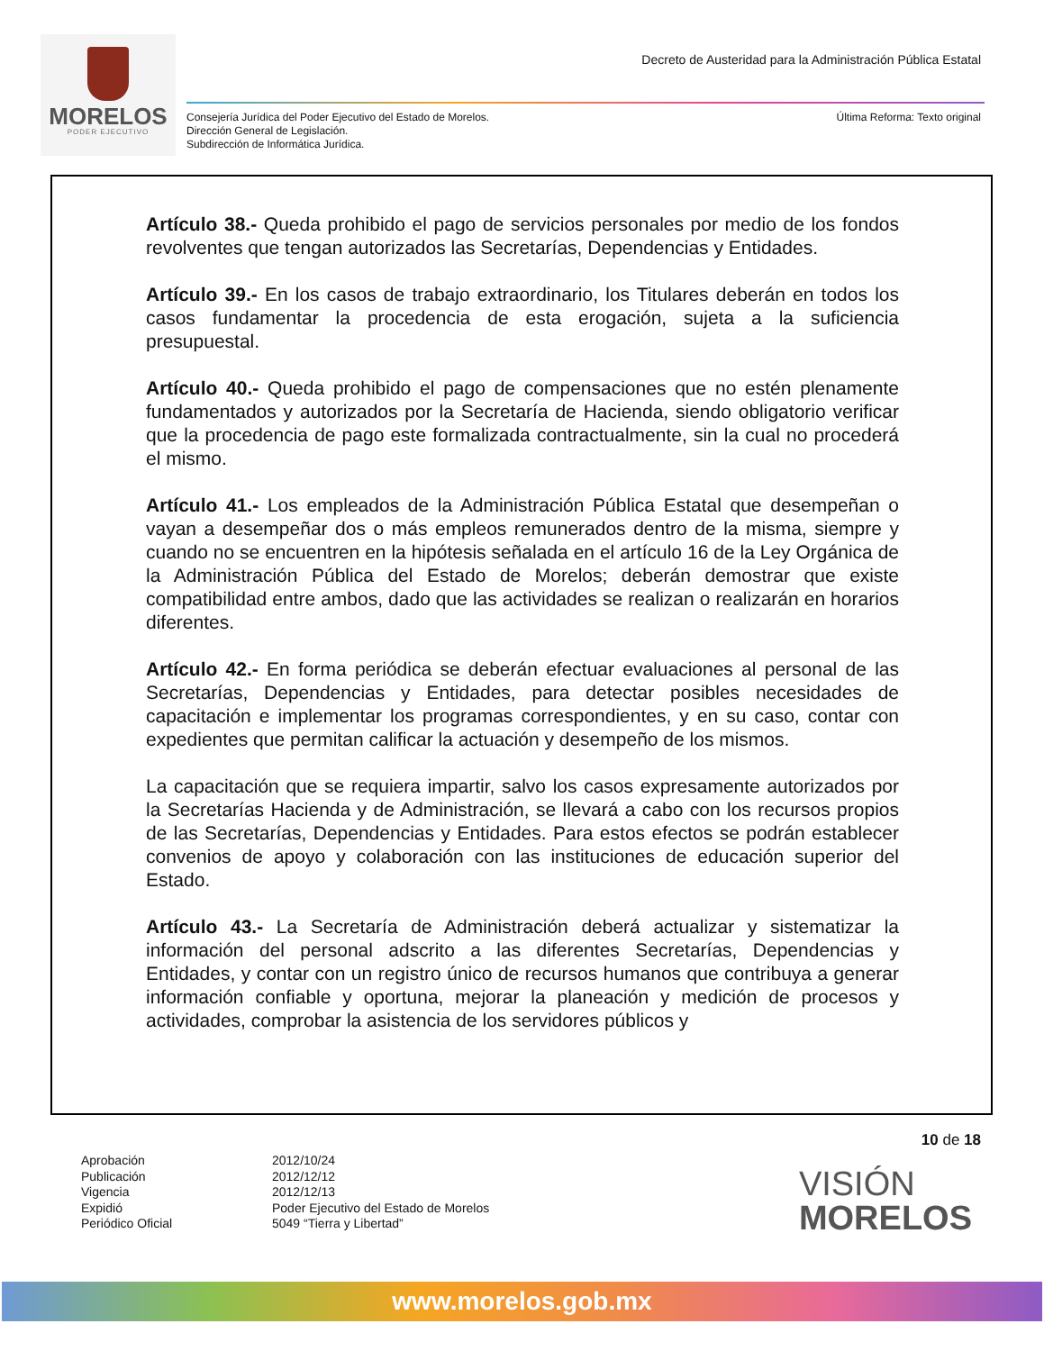MORELOS
PODER EJECUTIVO
Decreto de Austeridad para la Administración Pública Estatal
Consejería Jurídica del Poder Ejecutivo del Estado de Morelos.
Dirección General de Legislación.
Subdirección de Informática Jurídica.
Última Reforma: Texto original
Artículo 38.- Queda prohibido el pago de servicios personales por medio de los fondos revolventes que tengan autorizados las Secretarías, Dependencias y Entidades.
Artículo 39.- En los casos de trabajo extraordinario, los Titulares deberán en todos los casos fundamentar la procedencia de esta erogación, sujeta a la suficiencia presupuestal.
Artículo 40.- Queda prohibido el pago de compensaciones que no estén plenamente fundamentados y autorizados por la Secretaría de Hacienda, siendo obligatorio verificar que la procedencia de pago este formalizada contractualmente, sin la cual no procederá el mismo.
Artículo 41.- Los empleados de la Administración Pública Estatal que desempeñan o vayan a desempeñar dos o más empleos remunerados dentro de la misma, siempre y cuando no se encuentren en la hipótesis señalada en el artículo 16 de la Ley Orgánica de la Administración Pública del Estado de Morelos; deberán demostrar que existe compatibilidad entre ambos, dado que las actividades se realizan o realizarán en horarios diferentes.
Artículo 42.- En forma periódica se deberán efectuar evaluaciones al personal de las Secretarías, Dependencias y Entidades, para detectar posibles necesidades de capacitación e implementar los programas correspondientes, y en su caso, contar con expedientes que permitan calificar la actuación y desempeño de los mismos.
La capacitación que se requiera impartir, salvo los casos expresamente autorizados por la Secretarías Hacienda y de Administración, se llevará a cabo con los recursos propios de las Secretarías, Dependencias y Entidades. Para estos efectos se podrán establecer convenios de apoyo y colaboración con las instituciones de educación superior del Estado.
Artículo 43.- La Secretaría de Administración deberá actualizar y sistematizar la información del personal adscrito a las diferentes Secretarías, Dependencias y Entidades, y contar con un registro único de recursos humanos que contribuya a generar información confiable y oportuna, mejorar la planeación y medición de procesos y actividades, comprobar la asistencia de los servidores públicos y
10 de 18
Aprobación
Publicación
Vigencia
Expidió
Periódico Oficial
2012/10/24
2012/12/12
2012/12/13
Poder Ejecutivo del Estado de Morelos
5049 “Tierra y Libertad”
VISIÓN
MORELOS
www.morelos.gob.mx